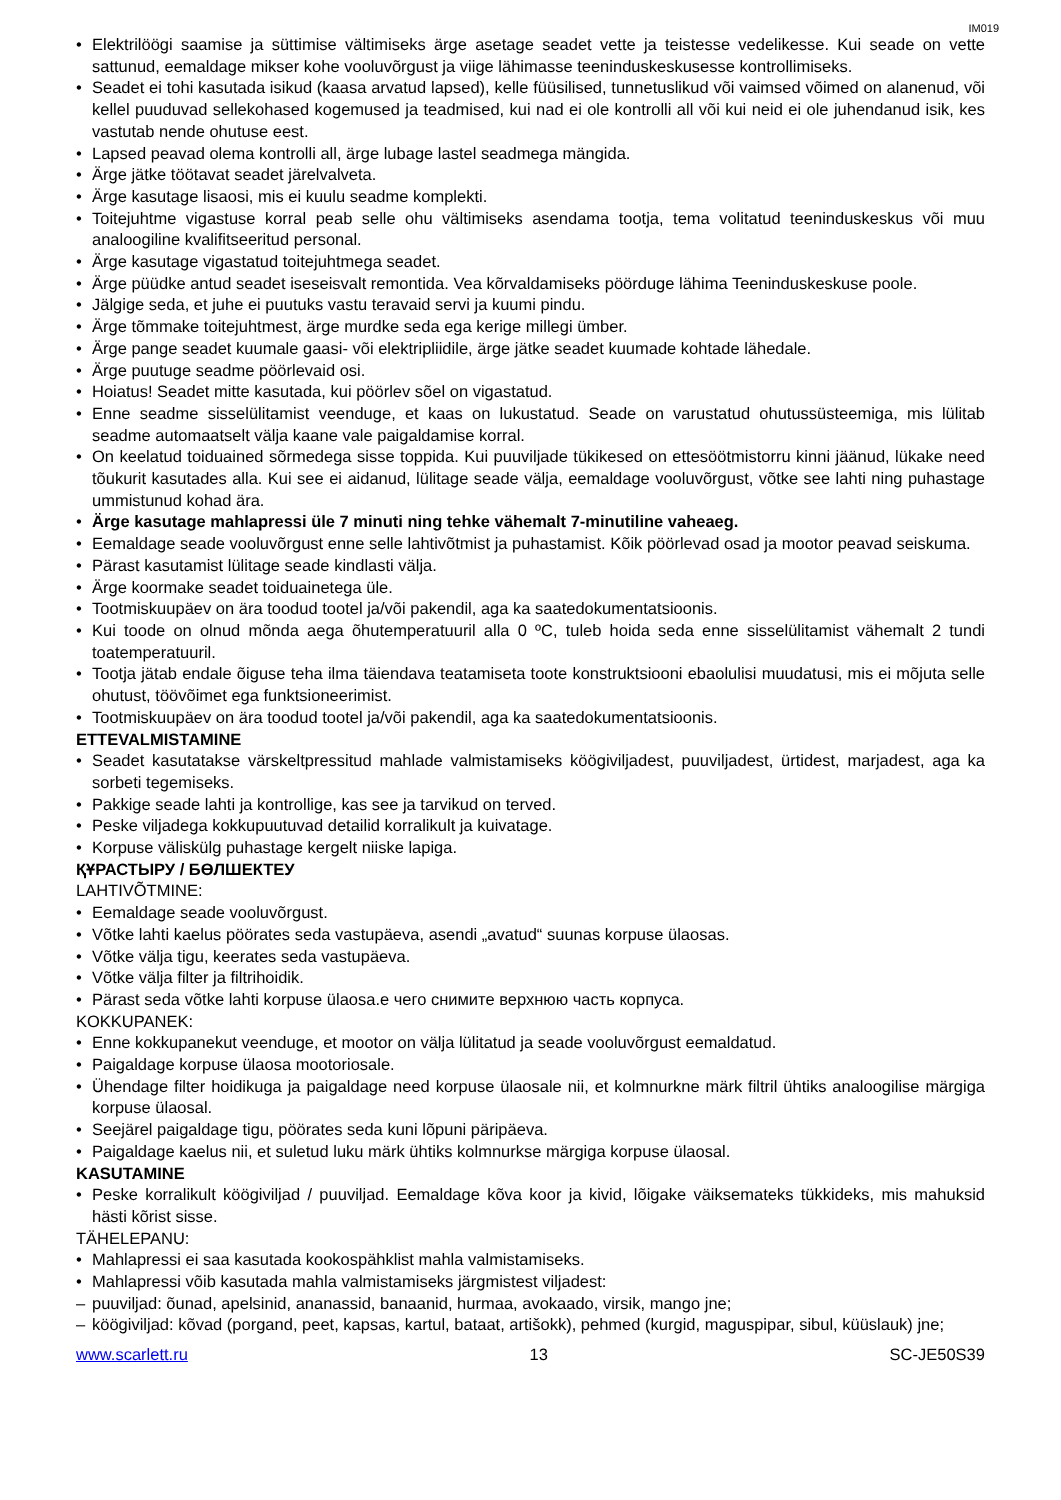IM019
Elektrilöögi saamise ja süttimise vältimiseks ärge asetage seadet vette ja teistesse vedelikesse. Kui seade on vette sattunud, eemaldage mikser kohe vooluvõrgust ja viige lähimasse teeninduskeskusesse kontrollimiseks.
Seadet ei tohi kasutada isikud (kaasa arvatud lapsed), kelle füüsilised, tunnetuslikud või vaimsed võimed on alanenud, või kellel puuduvad sellekohased kogemused ja teadmised, kui nad ei ole kontrolli all või kui neid ei ole juhendanud isik, kes vastutab nende ohutuse eest.
Lapsed peavad olema kontrolli all, ärge lubage lastel seadmega mängida.
Ärge jätke töötavat seadet järelvalveta.
Ärge kasutage lisaosi, mis ei kuulu seadme komplekti.
Toitejuhtme vigastuse korral peab selle ohu vältimiseks asendama tootja, tema volitatud teeninduskeskus või muu analoogiline kvalifitseeritud personal.
Ärge kasutage vigastatud toitejuhtmega seadet.
Ärge püüdke antud seadet iseseisvalt remontida. Vea kõrvaldamiseks pöörduge lähima Teeninduskeskuse poole.
Jälgige seda, et juhe ei puutuks vastu teravaid servi ja kuumi pindu.
Ärge tõmmake toitejuhtmest, ärge murdke seda ega kerige millegi ümber.
Ärge pange seadet kuumale gaasi- või elektripliidile, ärge jätke seadet kuumade kohtade lähedale.
Ärge puutuge seadme pöörlevaid osi.
Hoiatus! Seadet mitte kasutada, kui pöörlev sõel on vigastatud.
Enne seadme sisselülitamist veenduge, et kaas on lukustatud. Seade on varustatud ohutussüsteemiga, mis lülitab seadme automaatselt välja kaane vale paigaldamise korral.
On keelatud toiduained sõrmedega sisse toppida. Kui puuviljade tükikesed on ettesöötmistorru kinni jäänud, lükake need tõukurit kasutades alla. Kui see ei aidanud, lülitage seade välja, eemaldage vooluvõrgust, võtke see lahti ning puhastage ummistunud kohad ära.
Ärge kasutage mahlapressi üle 7 minuti ning tehke vähemalt 7-minutiline vaheaeg.
Eemaldage seade vooluvõrgust enne selle lahtivõtmist ja puhastamist. Kõik pöörlevad osad ja mootor peavad seiskuma.
Pärast kasutamist lülitage seade kindlasti välja.
Ärge koormake seadet toiduainetega üle.
Tootmiskuupäev on ära toodud tootel ja/või pakendil, aga ka saatedokumentatsioonis.
Kui toode on olnud mõnda aega õhutemperatuuril alla 0 ºC, tuleb hoida seda enne sisselülitamist vähemalt 2 tundi toatemperatuuril.
Tootja jätab endale õiguse teha ilma täiendava teatamiseta toote konstruktsiooni ebaolulisi muudatusi, mis ei mõjuta selle ohutust, töövõimet ega funktsioneerimist.
Tootmiskuupäev on ära toodud tootel ja/või pakendil, aga ka saatedokumentatsioonis.
ETTEVALMISTAMINE
Seadet kasutatakse värskeltpressitud mahlade valmistamiseks köögiviljadest, puuviljadest, ürtidest, marjadest, aga ka sorbeti tegemiseks.
Pakkige seade lahti ja kontrollige, kas see ja tarvikud on terved.
Peske viljadega kokkupuutuvad detailid korralikult ja kuivatage.
Korpuse väliskülg puhastage kergelt niiske lapiga.
ҚҰРАСТЫРУ / БӨЛШЕКТЕУ
LAHTIVÕTMINE:
Eemaldage seade vooluvõrgust.
Võtke lahti kaelus pöörates seda vastupäeva, asendi „avatud“ suunas korpuse ülaosas.
Võtke välja tigu, keerates seda vastupäeva.
Võtke välja filter ja filtrihoidik.
Pärast seda võtke lahti korpuse ülaosa.е чего снимите верхнюю часть корпуса.
KOKKUPANEK:
Enne kokkupanekut veenduge, et mootor on välja lülitatud ja seade vooluvõrgust eemaldatud.
Paigaldage korpuse ülaosa mootoriosale.
Ühendage filter hoidikuga ja paigaldage need korpuse ülaosale nii, et kolmnurkne märk filtril ühtiks analoogilise märgiga korpuse ülaosal.
Seejärel paigaldage tigu, pöörates seda kuni lõpuni päripäeva.
Paigaldage kaelus nii, et suletud luku märk ühtiks kolmnurkse märgiga korpuse ülaosal.
KASUTAMINE
Peske korralikult köögiviljad / puuviljad. Eemaldage kõva koor ja kivid, lõigake väiksemateks tükkideks, mis mahuksid hästi kõrist sisse.
TÄHELEPANU:
Mahlapressi ei saa kasutada kookospähklist mahla valmistamiseks.
Mahlapressi võib kasutada mahla valmistamiseks järgmistest viljadest:
puuviljad: õunad, apelsinid, ananassid, banaanid, hurmaa, avokaado, virsik, mango jne;
köögiviljad: kõvad (porgand, peet, kapsas, kartul, bataat, artišokk), pehmed (kurgid, maguspipar, sibul, küüslauk) jne;
www.scarlett.ru 13 SC-JE50S39